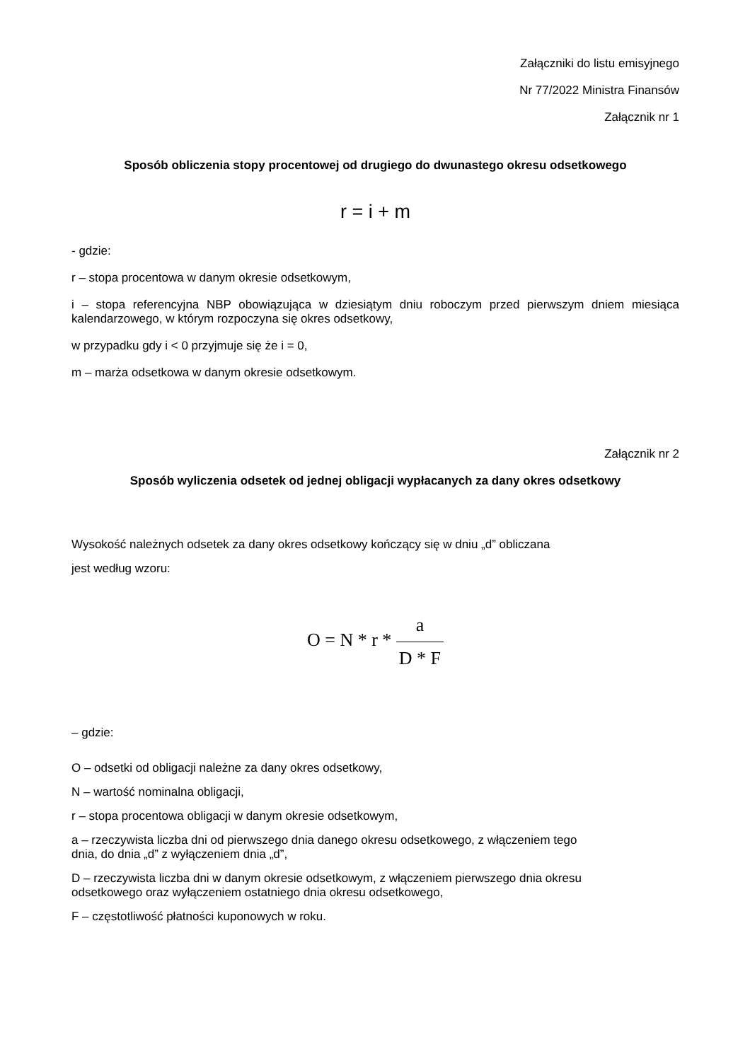Załączniki do listu emisyjnego
Nr 77/2022 Ministra Finansów
Załącznik nr 1
Sposób obliczenia stopy procentowej od drugiego do dwunastego okresu odsetkowego
r = i + m
- gdzie:
r – stopa procentowa w danym okresie odsetkowym,
i – stopa referencyjna NBP obowiązująca w dziesiątym dniu roboczym przed pierwszym dniem miesiąca kalendarzowego, w którym rozpoczyna się okres odsetkowy,
w przypadku gdy i < 0 przyjmuje się że i = 0,
m – marża odsetkowa w danym okresie odsetkowym.
Załącznik nr 2
Sposób wyliczenia odsetek od jednej obligacji wypłacanych za dany okres odsetkowy
Wysokość należnych odsetek za dany okres odsetkowy kończący się w dniu „d” obliczana
jest według wzoru:
O = N * r *
a D * F
– gdzie:
O – odsetki od obligacji należne za dany okres odsetkowy,
N – wartość nominalna obligacji,
r – stopa procentowa obligacji w danym okresie odsetkowym,
a – rzeczywista liczba dni od pierwszego dnia danego okresu odsetkowego, z włączeniem tego
dnia, do dnia „d” z wyłączeniem dnia „d”,
D – rzeczywista liczba dni w danym okresie odsetkowym, z włączeniem pierwszego dnia okresu
odsetkowego oraz wyłączeniem ostatniego dnia okresu odsetkowego,
F – częstotliwość płatności kuponowych w roku.